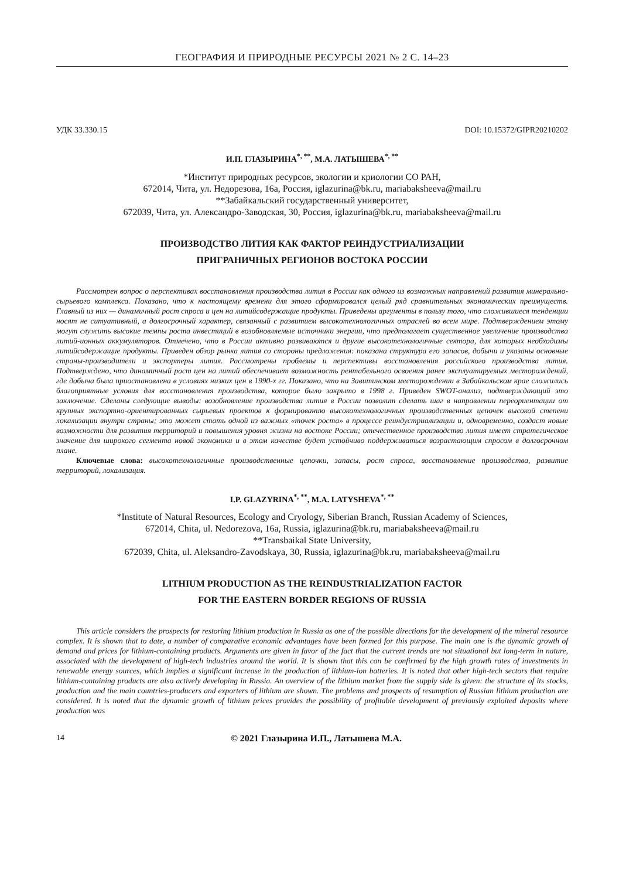ГЕОГРАФИЯ И ПРИРОДНЫЕ РЕСУРСЫ 2021 № 2 С. 14–23
УДК 33.330.15 DOI: 10.15372/GIPR20210202
И.П. ГЛАЗЫРИНА<sup>*, **</sup>, М.А. ЛАТЫШЕВА<sup>*, **</sup>
*Институт природных ресурсов, экологии и криологии СО РАН,
672014, Чита, ул. Недорезова, 16а, Россия, iglazurina@bk.ru, mariabaksheeva@mail.ru
**Забайкальский государственный университет,
672039, Чита, ул. Александро-Заводская, 30, Россия, iglazurina@bk.ru, mariabaksheeva@mail.ru
ПРОИЗВОДСТВО ЛИТИЯ КАК ФАКТОР РЕИНДУСТРИАЛИЗАЦИИ
ПРИГРАНИЧНЫХ РЕГИОНОВ ВОСТОКА РОССИИ
Рассмотрен вопрос о перспективах восстановления производства лития в России как одного из возможных направлений развития минерально-сырьевого комплекса. Показано, что к настоящему времени для этого сформировался целый ряд сравнительных экономических преимуществ. Главный из них — динамичный рост спроса и цен на литийсодержащие продукты. Приведены аргументы в пользу того, что сложившиеся тенденции носят не ситуативный, а долгосрочный характер, связанный с развитием высокотехнологичных отраслей во всем мире. Подтверждением этому могут служить высокие темпы роста инвестиций в возобновляемые источники энергии, что предполагает существенное увеличение производства литий-ионных аккумуляторов. Отмечено, что в России активно развиваются и другие высокотехнологичные сектора, для которых необходимы литийсодержащие продукты. Приведен обзор рынка лития со стороны предложения: показана структура его запасов, добычи и указаны основные страны-производители и экспортеры лития. Рассмотрены проблемы и перспективы восстановления российского производства лития. Подтверждено, что динамичный рост цен на литий обеспечивает возможность рентабельного освоения ранее эксплуатируемых месторождений, где добыча была приостановлена в условиях низких цен в 1990-х гг. Показано, что на Завитинском месторождении в Забайкальском крае сложились благоприятные условия для восстановления производства, которое было закрыто в 1998 г. Приведен SWOT-анализ, подтверждающий это заключение. Сделаны следующие выводы: возобновление производства лития в России позволит сделать шаг в направлении переориентации от крупных экспортно-ориентированных сырьевых проектов к формированию высокотехнологичных производственных цепочек высокой степени локализации внутри страны; это может стать одной из важных «точек роста» в процессе реиндустриализации и, одновременно, создаст новые возможности для развития территорий и повышения уровня жизни на востоке России; отечественное производство лития имеет стратегическое значение для широкого сегмента новой экономики и в этом качестве будет устойчиво поддерживаться возрастающим спросом в долгосрочном плане.
Ключевые слова: высокотехнологичные производственные цепочки, запасы, рост спроса, восстановление производства, развитие территорий, локализация.
I.P. GLAZYRINA<sup>*, **</sup>, M.A. LATYSHEVA<sup>*, **</sup>
*Institute of Natural Resources, Ecology and Cryology, Siberian Branch, Russian Academy of Sciences,
672014, Chita, ul. Nedorezova, 16a, Russia, iglazurina@bk.ru, mariabaksheeva@mail.ru
**Transbaikal State University,
672039, Chita, ul. Aleksandro-Zavodskaya, 30, Russia, iglazurina@bk.ru, mariabaksheeva@mail.ru
LITHIUM PRODUCTION AS THE REINDUSTRIALIZATION FACTOR
FOR THE EASTERN BORDER REGIONS OF RUSSIA
This article considers the prospects for restoring lithium production in Russia as one of the possible directions for the development of the mineral resource complex. It is shown that to date, a number of comparative economic advantages have been formed for this purpose. The main one is the dynamic growth of demand and prices for lithium-containing products. Arguments are given in favor of the fact that the current trends are not situational but long-term in nature, associated with the development of high-tech industries around the world. It is shown that this can be confirmed by the high growth rates of investments in renewable energy sources, which implies a significant increase in the production of lithium-ion batteries. It is noted that other high-tech sectors that require lithium-containing products are also actively developing in Russia. An overview of the lithium market from the supply side is given: the structure of its stocks, production and the main countries-producers and exporters of lithium are shown. The problems and prospects of resumption of Russian lithium production are considered. It is noted that the dynamic growth of lithium prices provides the possibility of profitable development of previously exploited deposits where production was
14 © 2021 Глазырина И.П., Латышева М.А.